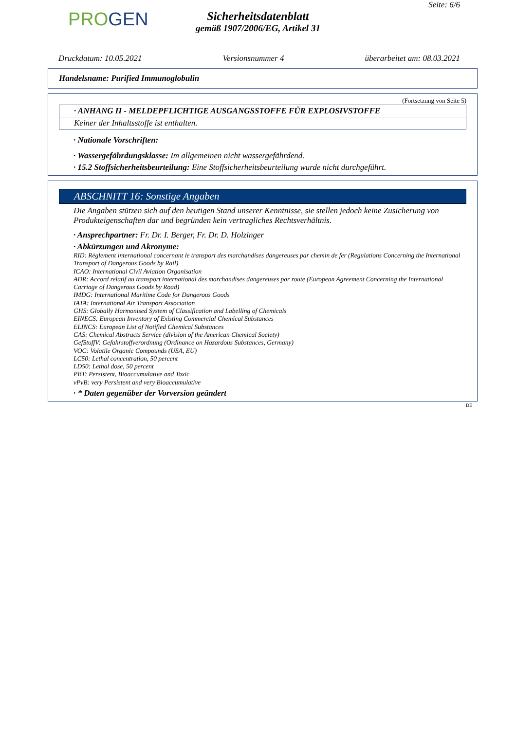Seite: 6/6
PROGEN
Sicherheitsdatenblatt
gemäß 1907/2006/EG, Artikel 31
Druckdatum: 10.05.2021 Versionsnummer 4 überarbeitet am: 08.03.2021
Handelsname: Purified Immunoglobulin
(Fortsetzung von Seite 5)
· ANHANG II - MELDEPFLICHTIGE AUSGANGSSTOFFE FÜR EXPLOSIVSTOFFE
Keiner der Inhaltsstoffe ist enthalten.
· Nationale Vorschriften:
· Wassergefährdungsklasse: Im allgemeinen nicht wassergefährdend.
· 15.2 Stoffsicherheitsbeurteilung: Eine Stoffsicherheitsbeurteilung wurde nicht durchgeführt.
ABSCHNITT 16: Sonstige Angaben
Die Angaben stützen sich auf den heutigen Stand unserer Kenntnisse, sie stellen jedoch keine Zusicherung von Produkteigenschaften dar und begründen kein vertragliches Rechtsverhältnis.
· Ansprechpartner: Fr. Dr. I. Berger, Fr. Dr. D. Holzinger
· Abkürzungen und Akronyme:
RID: Règlement international concernant le transport des marchandises dangereuses par chemin de fer (Regulations Concerning the International Transport of Dangerous Goods by Rail)
ICAO: International Civil Aviation Organisation
ADR: Accord relatif au transport international des marchandises dangereuses par route (European Agreement Concerning the International Carriage of Dangerous Goods by Road)
IMDG: International Maritime Code for Dangerous Goods
IATA: International Air Transport Association
GHS: Globally Harmonised System of Classification and Labelling of Chemicals
EINECS: European Inventory of Existing Commercial Chemical Substances
ELINCS: European List of Notified Chemical Substances
CAS: Chemical Abstracts Service (division of the American Chemical Society)
GefStoffV: Gefahrstoffverordnung (Ordinance on Hazardous Substances, Germany)
VOC: Volatile Organic Compounds (USA, EU)
LC50: Lethal concentration, 50 percent
LD50: Lethal dose, 50 percent
PBT: Persistent, Bioaccumulative and Toxic
vPvB: very Persistent and very Bioaccumulative
· * Daten gegenüber der Vorversion geändert
DE